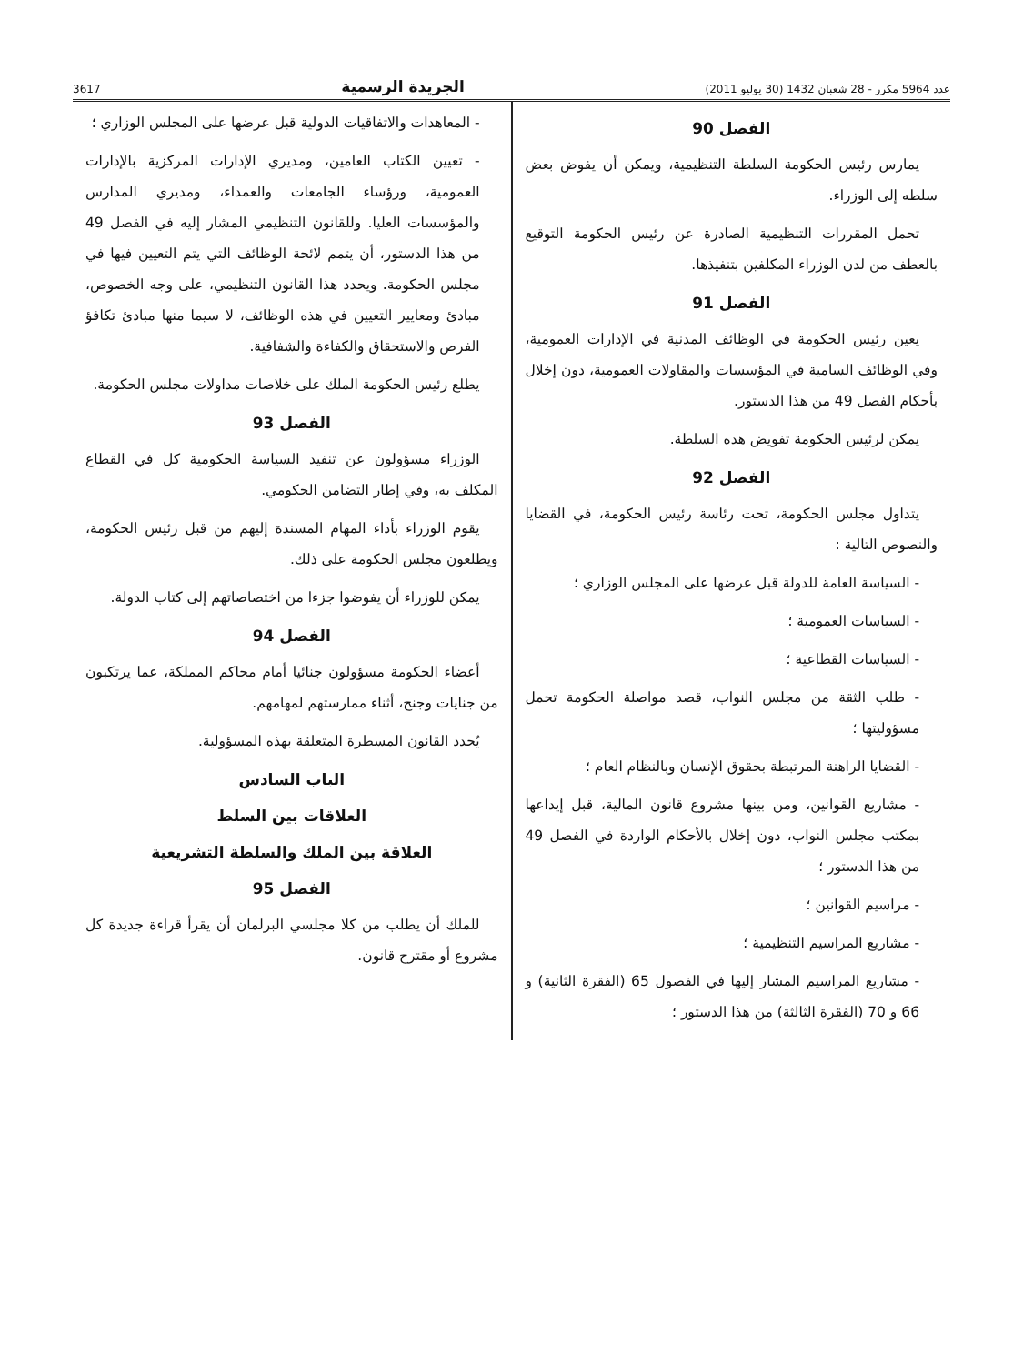عدد 5964 مكرر - 28 شعبان 1432 (30 يوليو 2011) الجريدة الرسمية 3617
الفصل 90
يمارس رئيس الحكومة السلطة التنظيمية، ويمكن أن يفوض بعض سلطه إلى الوزراء.
تحمل المقررات التنظيمية الصادرة عن رئيس الحكومة التوقيع بالعطف من لدن الوزراء المكلفين بتنفيذها.
الفصل 91
يعين رئيس الحكومة في الوظائف المدنية في الإدارات العمومية، وفي الوظائف السامية في المؤسسات والمقاولات العمومية، دون إخلال بأحكام الفصل 49 من هذا الدستور.
يمكن لرئيس الحكومة تفويض هذه السلطة.
الفصل 92
يتداول مجلس الحكومة، تحت رئاسة رئيس الحكومة، في القضايا والنصوص التالية :
- السياسة العامة للدولة قبل عرضها على المجلس الوزاري ؛
- السياسات العمومية ؛
- السياسات القطاعية ؛
- طلب الثقة من مجلس النواب، قصد مواصلة الحكومة تحمل مسؤوليتها ؛
- القضايا الراهنة المرتبطة بحقوق الإنسان وبالنظام العام ؛
- مشاريع القوانين، ومن بينها مشروع قانون المالية، قبل إيداعها بمكتب مجلس النواب، دون إخلال بالأحكام الواردة في الفصل 49 من هذا الدستور ؛
- مراسيم القوانين ؛
- مشاريع المراسيم التنظيمية ؛
- مشاريع المراسيم المشار إليها في الفصول 65 (الفقرة الثانية) و 66 و 70 (الفقرة الثالثة) من هذا الدستور ؛
- المعاهدات والاتفاقيات الدولية قبل عرضها على المجلس الوزاري ؛
- تعيين الكتاب العامين، ومديري الإدارات المركزية بالإدارات العمومية، ورؤساء الجامعات والعمداء، ومديري المدارس والمؤسسات العليا. وللقانون التنظيمي المشار إليه في الفصل 49 من هذا الدستور، أن يتمم لائحة الوظائف التي يتم التعيين فيها في مجلس الحكومة. ويحدد هذا القانون التنظيمي، على وجه الخصوص، مبادئ ومعايير التعيين في هذه الوظائف، لا سيما منها مبادئ تكافؤ الفرص والاستحقاق والكفاءة والشفافية.
يطلع رئيس الحكومة الملك على خلاصات مداولات مجلس الحكومة.
الفصل 93
الوزراء مسؤولون عن تنفيذ السياسة الحكومية كل في القطاع المكلف به، وفي إطار التضامن الحكومي.
يقوم الوزراء بأداء المهام المسندة إليهم من قبل رئيس الحكومة، ويطلعون مجلس الحكومة على ذلك.
يمكن للوزراء أن يفوضوا جزءا من اختصاصاتهم إلى كتاب الدولة.
الفصل 94
أعضاء الحكومة مسؤولون جنائيا أمام محاكم المملكة، عما يرتكبون من جنايات وجنح، أثناء ممارستهم لمهامهم.
يُحدد القانون المسطرة المتعلقة بهذه المسؤولية.
الباب السادس
العلاقات بين السلط
العلاقة بين الملك والسلطة التشريعية
الفصل 95
للملك أن يطلب من كلا مجلسي البرلمان أن يقرأ قراءة جديدة كل مشروع أو مقترح قانون.